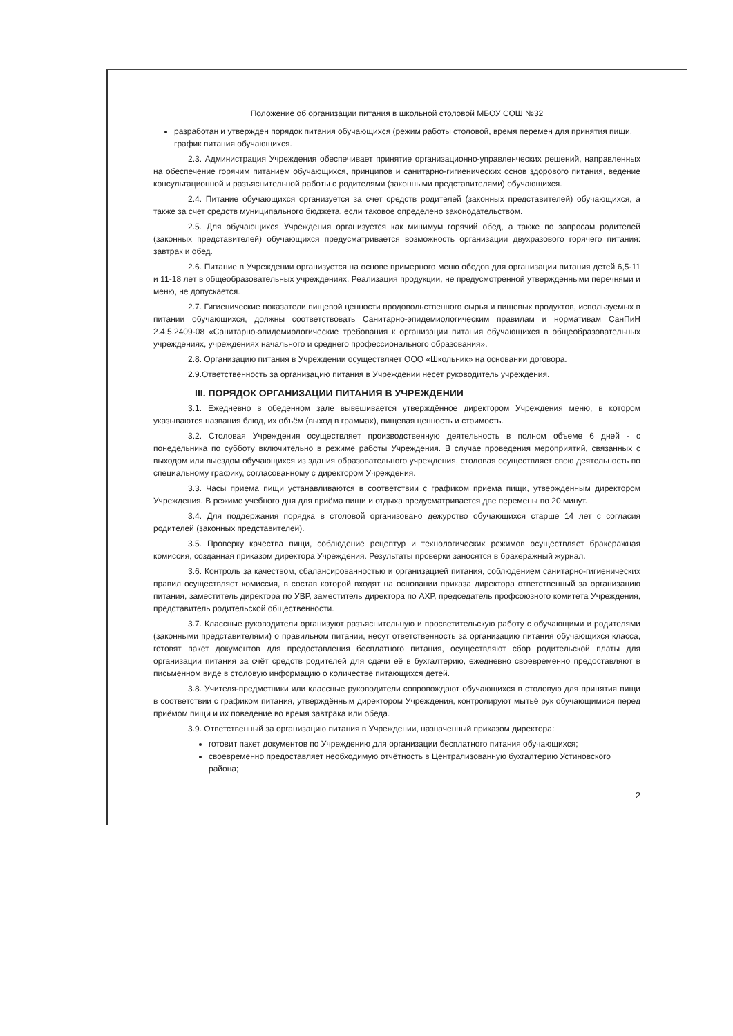Положение об организации питания в школьной столовой МБОУ СОШ №32
разработан и утвержден порядок питания обучающихся (режим работы столовой, время перемен для принятия пищи, график питания обучающихся.
2.3. Администрация Учреждения обеспечивает принятие организационно-управленческих решений, направленных на обеспечение горячим питанием обучающихся, принципов и санитарно-гигиенических основ здорового питания, ведение консультационной и разъяснительной работы с родителями (законными представителями) обучающихся.
2.4. Питание обучающихся организуется за счет средств родителей (законных представителей) обучающихся, а также за счет средств муниципального бюджета, если таковое определено законодательством.
2.5. Для обучающихся Учреждения организуется как минимум горячий обед, а также по запросам родителей (законных представителей) обучающихся предусматривается возможность организации двухразового горячего питания: завтрак и обед.
2.6. Питание в Учреждении организуется на основе примерного меню обедов для организации питания детей 6,5-11 и 11-18 лет в общеобразовательных учреждениях. Реализация продукции, не предусмотренной утвержденными перечнями и меню, не допускается.
2.7. Гигиенические показатели пищевой ценности продовольственного сырья и пищевых продуктов, используемых в питании обучающихся, должны соответствовать Санитарно-эпидемиологическим правилам и нормативам СанПиН 2.4.5.2409-08 «Санитарно-эпидемиологические требования к организации питания обучающихся в общеобразовательных учреждениях, учреждениях начального и среднего профессионального образования».
2.8. Организацию питания в Учреждении осуществляет ООО «Школьник» на основании договора.
2.9.Ответственность за организацию питания в Учреждении несет руководитель учреждения.
III. ПОРЯДОК ОРГАНИЗАЦИИ ПИТАНИЯ В УЧРЕЖДЕНИИ
3.1. Ежедневно в обеденном зале вывешивается утверждённое директором Учреждения меню, в котором указываются названия блюд, их объём (выход в граммах), пищевая ценность и стоимость.
3.2. Столовая Учреждения осуществляет производственную деятельность в полном объеме 6 дней - с понедельника по субботу включительно в режиме работы Учреждения. В случае проведения мероприятий, связанных с выходом или выездом обучающихся из здания образовательного учреждения, столовая осуществляет свою деятельность по специальному графику, согласованному с директором Учреждения.
3.3. Часы приема пищи устанавливаются в соответствии с графиком приема пищи, утвержденным директором Учреждения. В режиме учебного дня для приёма пищи и отдыха предусматривается две перемены по 20 минут.
3.4. Для поддержания порядка в столовой организовано дежурство обучающихся старше 14 лет с согласия родителей (законных представителей).
3.5. Проверку качества пищи, соблюдение рецептур и технологических режимов осуществляет бракеражная комиссия, созданная приказом директора Учреждения. Результаты проверки заносятся в бракеражный журнал.
3.6. Контроль за качеством, сбалансированностью и организацией питания, соблюдением санитарно-гигиенических правил осуществляет комиссия, в состав которой входят на основании приказа директора ответственный за организацию питания, заместитель директора по УВР, заместитель директора по АХР, председатель профсоюзного комитета Учреждения, представитель родительской общественности.
3.7. Классные руководители организуют разъяснительную и просветительскую работу с обучающими и родителями (законными представителями) о правильном питании, несут ответственность за организацию питания обучающихся класса, готовят пакет документов для предоставления бесплатного питания, осуществляют сбор родительской платы для организации питания за счёт средств родителей для сдачи её в бухгалтерию, ежедневно своевременно предоставляют в письменном виде в столовую информацию о количестве питающихся детей.
3.8. Учителя-предметники или классные руководители сопровождают обучающихся в столовую для принятия пищи в соответствии с графиком питания, утверждённым директором Учреждения, контролируют мытьё рук обучающимися перед приёмом пищи и их поведение во время завтрака или обеда.
3.9. Ответственный за организацию питания в Учреждении, назначенный приказом директора:
готовит пакет документов по Учреждению для организации бесплатного питания обучающихся;
своевременно предоставляет необходимую отчётность в Централизованную бухгалтерию Устиновского района;
2